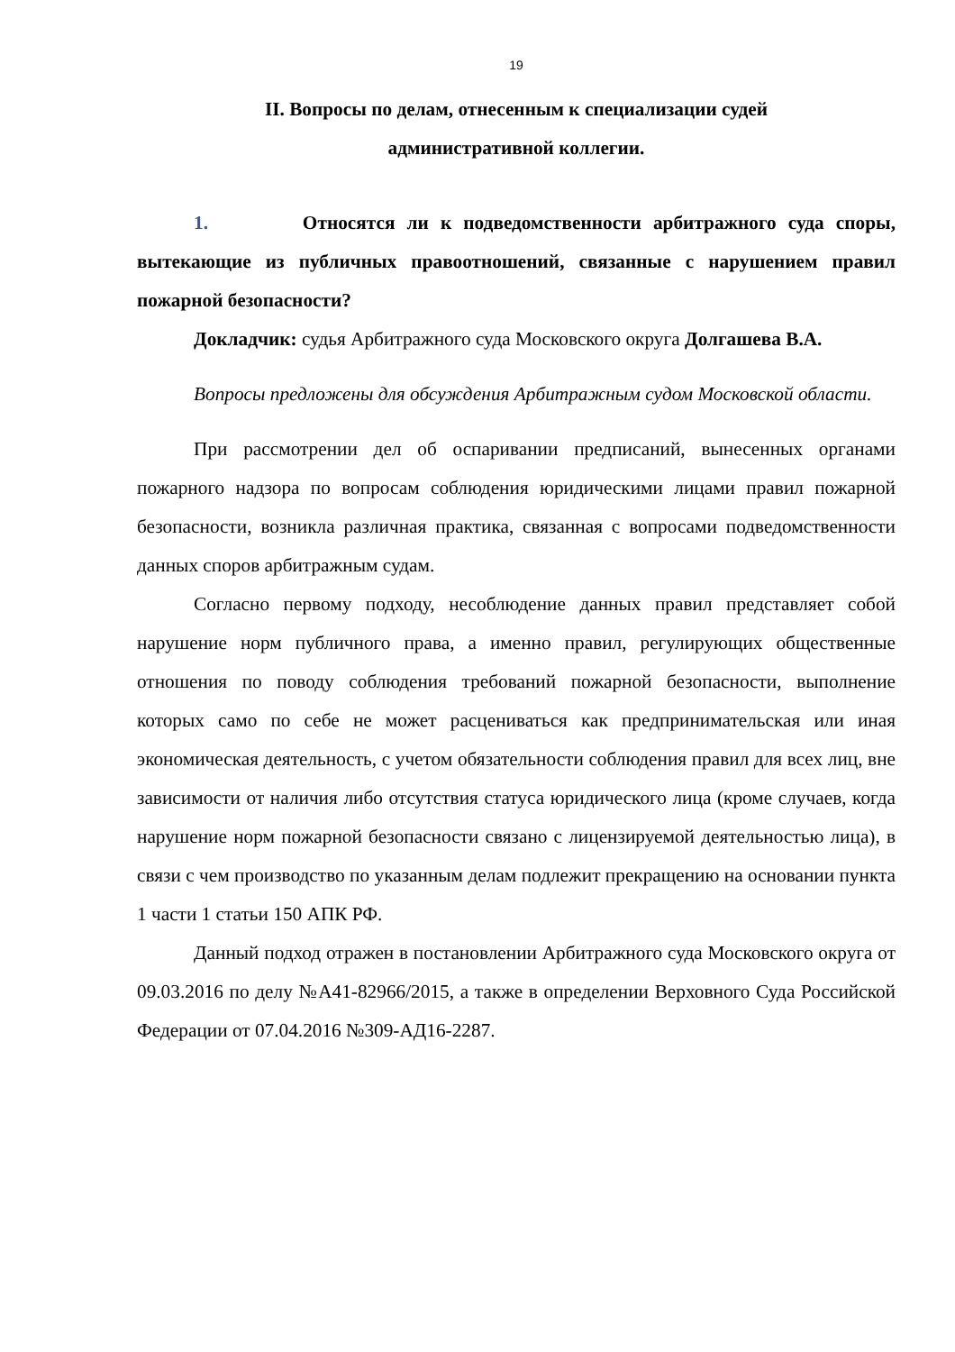19
II. Вопросы по делам, отнесенным к специализации судей
административной коллегии.
1. Относятся ли к подведомственности арбитражного суда споры, вытекающие из публичных правоотношений, связанные с нарушением правил пожарной безопасности?
Докладчик: судья Арбитражного суда Московского округа Долгашева В.А.
Вопросы предложены для обсуждения Арбитражным судом Московской области.
При рассмотрении дел об оспаривании предписаний, вынесенных органами пожарного надзора по вопросам соблюдения юридическими лицами правил пожарной безопасности, возникла различная практика, связанная с вопросами подведомственности данных споров арбитражным судам.
Согласно первому подходу, несоблюдение данных правил представляет собой нарушение норм публичного права, а именно правил, регулирующих общественные отношения по поводу соблюдения требований пожарной безопасности, выполнение которых само по себе не может расцениваться как предпринимательская или иная экономическая деятельность, с учетом обязательности соблюдения правил для всех лиц, вне зависимости от наличия либо отсутствия статуса юридического лица (кроме случаев, когда нарушение норм пожарной безопасности связано с лицензируемой деятельностью лица), в связи с чем производство по указанным делам подлежит прекращению на основании пункта 1 части 1 статьи 150 АПК РФ.
Данный подход отражен в постановлении Арбитражного суда Московского округа от 09.03.2016 по делу №А41-82966/2015, а также в определении Верховного Суда Российской Федерации от 07.04.2016 №309-АД16-2287.